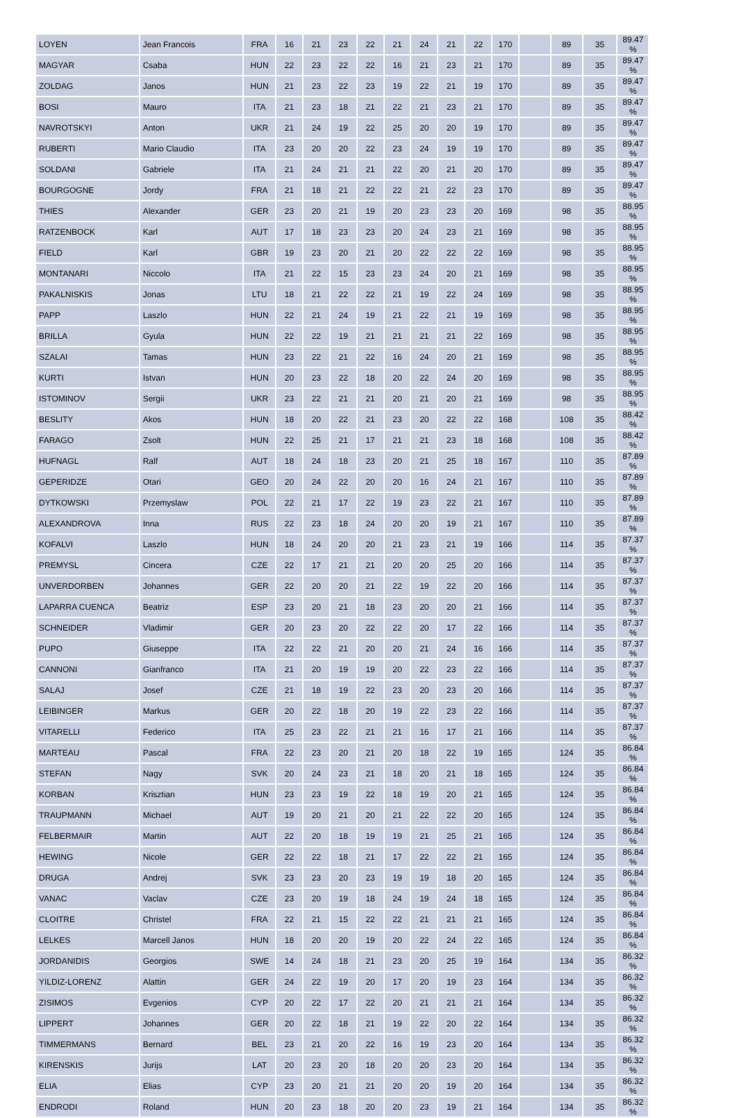| LOYEN | Jean Francois | FRA | 16 | 21 | 23 | 22 | 21 | 24 | 21 | 22 | 170 | | 89 | 35 | 89.47 % |
| MAGYAR | Csaba | HUN | 22 | 23 | 22 | 22 | 16 | 21 | 23 | 21 | 170 | | 89 | 35 | 89.47 % |
| ZOLDAG | Janos | HUN | 21 | 23 | 22 | 23 | 19 | 22 | 21 | 19 | 170 | | 89 | 35 | 89.47 % |
| BOSI | Mauro | ITA | 21 | 23 | 18 | 21 | 22 | 21 | 23 | 21 | 170 | | 89 | 35 | 89.47 % |
| NAVROTSKYI | Anton | UKR | 21 | 24 | 19 | 22 | 25 | 20 | 20 | 19 | 170 | | 89 | 35 | 89.47 % |
| RUBERTI | Mario Claudio | ITA | 23 | 20 | 20 | 22 | 23 | 24 | 19 | 19 | 170 | | 89 | 35 | 89.47 % |
| SOLDANI | Gabriele | ITA | 21 | 24 | 21 | 21 | 22 | 20 | 21 | 20 | 170 | | 89 | 35 | 89.47 % |
| BOURGOGNE | Jordy | FRA | 21 | 18 | 21 | 22 | 22 | 21 | 22 | 23 | 170 | | 89 | 35 | 89.47 % |
| THIES | Alexander | GER | 23 | 20 | 21 | 19 | 20 | 23 | 23 | 20 | 169 | | 98 | 35 | 88.95 % |
| RATZENBOCK | Karl | AUT | 17 | 18 | 23 | 23 | 20 | 24 | 23 | 21 | 169 | | 98 | 35 | 88.95 % |
| FIELD | Karl | GBR | 19 | 23 | 20 | 21 | 20 | 22 | 22 | 22 | 169 | | 98 | 35 | 88.95 % |
| MONTANARI | Niccolo | ITA | 21 | 22 | 15 | 23 | 23 | 24 | 20 | 21 | 169 | | 98 | 35 | 88.95 % |
| PAKALNISKIS | Jonas | LTU | 18 | 21 | 22 | 22 | 21 | 19 | 22 | 24 | 169 | | 98 | 35 | 88.95 % |
| PAPP | Laszlo | HUN | 22 | 21 | 24 | 19 | 21 | 22 | 21 | 19 | 169 | | 98 | 35 | 88.95 % |
| BRILLA | Gyula | HUN | 22 | 22 | 19 | 21 | 21 | 21 | 21 | 22 | 169 | | 98 | 35 | 88.95 % |
| SZALAI | Tamas | HUN | 23 | 22 | 21 | 22 | 16 | 24 | 20 | 21 | 169 | | 98 | 35 | 88.95 % |
| KURTI | Istvan | HUN | 20 | 23 | 22 | 18 | 20 | 22 | 24 | 20 | 169 | | 98 | 35 | 88.95 % |
| ISTOMINOV | Sergii | UKR | 23 | 22 | 21 | 21 | 20 | 21 | 20 | 21 | 169 | | 98 | 35 | 88.95 % |
| BESLITY | Akos | HUN | 18 | 20 | 22 | 21 | 23 | 20 | 22 | 22 | 168 | | 108 | 35 | 88.42 % |
| FARAGO | Zsolt | HUN | 22 | 25 | 21 | 17 | 21 | 21 | 23 | 18 | 168 | | 108 | 35 | 88.42 % |
| HUFNAGL | Ralf | AUT | 18 | 24 | 18 | 23 | 20 | 21 | 25 | 18 | 167 | | 110 | 35 | 87.89 % |
| GEPERIDZE | Otari | GEO | 20 | 24 | 22 | 20 | 20 | 16 | 24 | 21 | 167 | | 110 | 35 | 87.89 % |
| DYTKOWSKI | Przemyslaw | POL | 22 | 21 | 17 | 22 | 19 | 23 | 22 | 21 | 167 | | 110 | 35 | 87.89 % |
| ALEXANDROVA | Inna | RUS | 22 | 23 | 18 | 24 | 20 | 20 | 19 | 21 | 167 | | 110 | 35 | 87.89 % |
| KOFALVI | Laszlo | HUN | 18 | 24 | 20 | 20 | 21 | 23 | 21 | 19 | 166 | | 114 | 35 | 87.37 % |
| PREMYSL | Cincera | CZE | 22 | 17 | 21 | 21 | 20 | 20 | 25 | 20 | 166 | | 114 | 35 | 87.37 % |
| UNVERDORBEN | Johannes | GER | 22 | 20 | 20 | 21 | 22 | 19 | 22 | 20 | 166 | | 114 | 35 | 87.37 % |
| LAPARRA CUENCA | Beatriz | ESP | 23 | 20 | 21 | 18 | 23 | 20 | 20 | 21 | 166 | | 114 | 35 | 87.37 % |
| SCHNEIDER | Vladimir | GER | 20 | 23 | 20 | 22 | 22 | 20 | 17 | 22 | 166 | | 114 | 35 | 87.37 % |
| PUPO | Giuseppe | ITA | 22 | 22 | 21 | 20 | 20 | 21 | 24 | 16 | 166 | | 114 | 35 | 87.37 % |
| CANNONI | Gianfranco | ITA | 21 | 20 | 19 | 19 | 20 | 22 | 23 | 22 | 166 | | 114 | 35 | 87.37 % |
| SALAJ | Josef | CZE | 21 | 18 | 19 | 22 | 23 | 20 | 23 | 20 | 166 | | 114 | 35 | 87.37 % |
| LEIBINGER | Markus | GER | 20 | 22 | 18 | 20 | 19 | 22 | 23 | 22 | 166 | | 114 | 35 | 87.37 % |
| VITARELLI | Federico | ITA | 25 | 23 | 22 | 21 | 21 | 16 | 17 | 21 | 166 | | 114 | 35 | 87.37 % |
| MARTEAU | Pascal | FRA | 22 | 23 | 20 | 21 | 20 | 18 | 22 | 19 | 165 | | 124 | 35 | 86.84 % |
| STEFAN | Nagy | SVK | 20 | 24 | 23 | 21 | 18 | 20 | 21 | 18 | 165 | | 124 | 35 | 86.84 % |
| KORBAN | Krisztian | HUN | 23 | 23 | 19 | 22 | 18 | 19 | 20 | 21 | 165 | | 124 | 35 | 86.84 % |
| TRAUPMANN | Michael | AUT | 19 | 20 | 21 | 20 | 21 | 22 | 22 | 20 | 165 | | 124 | 35 | 86.84 % |
| FELBERMAIR | Martin | AUT | 22 | 20 | 18 | 19 | 19 | 21 | 25 | 21 | 165 | | 124 | 35 | 86.84 % |
| HEWING | Nicole | GER | 22 | 22 | 18 | 21 | 17 | 22 | 22 | 21 | 165 | | 124 | 35 | 86.84 % |
| DRUGA | Andrej | SVK | 23 | 23 | 20 | 23 | 19 | 19 | 18 | 20 | 165 | | 124 | 35 | 86.84 % |
| VANAC | Vaclav | CZE | 23 | 20 | 19 | 18 | 24 | 19 | 24 | 18 | 165 | | 124 | 35 | 86.84 % |
| CLOITRE | Christel | FRA | 22 | 21 | 15 | 22 | 22 | 21 | 21 | 21 | 165 | | 124 | 35 | 86.84 % |
| LELKES | Marcell Janos | HUN | 18 | 20 | 20 | 19 | 20 | 22 | 24 | 22 | 165 | | 124 | 35 | 86.84 % |
| JORDANIDIS | Georgios | SWE | 14 | 24 | 18 | 21 | 23 | 20 | 25 | 19 | 164 | | 134 | 35 | 86.32 % |
| YILDIZ-LORENZ | Alattin | GER | 24 | 22 | 19 | 20 | 17 | 20 | 19 | 23 | 164 | | 134 | 35 | 86.32 % |
| ZISIMOS | Evgenios | CYP | 20 | 22 | 17 | 22 | 20 | 21 | 21 | 21 | 164 | | 134 | 35 | 86.32 % |
| LIPPERT | Johannes | GER | 20 | 22 | 18 | 21 | 19 | 22 | 20 | 22 | 164 | | 134 | 35 | 86.32 % |
| TIMMERMANS | Bernard | BEL | 23 | 21 | 20 | 22 | 16 | 19 | 23 | 20 | 164 | | 134 | 35 | 86.32 % |
| KIRENSKIS | Jurijs | LAT | 20 | 23 | 20 | 18 | 20 | 20 | 23 | 20 | 164 | | 134 | 35 | 86.32 % |
| ELIA | Elias | CYP | 23 | 20 | 21 | 21 | 20 | 20 | 19 | 20 | 164 | | 134 | 35 | 86.32 % |
| ENDRODI | Roland | HUN | 20 | 23 | 18 | 20 | 20 | 23 | 19 | 21 | 164 | | 134 | 35 | 86.32 % |